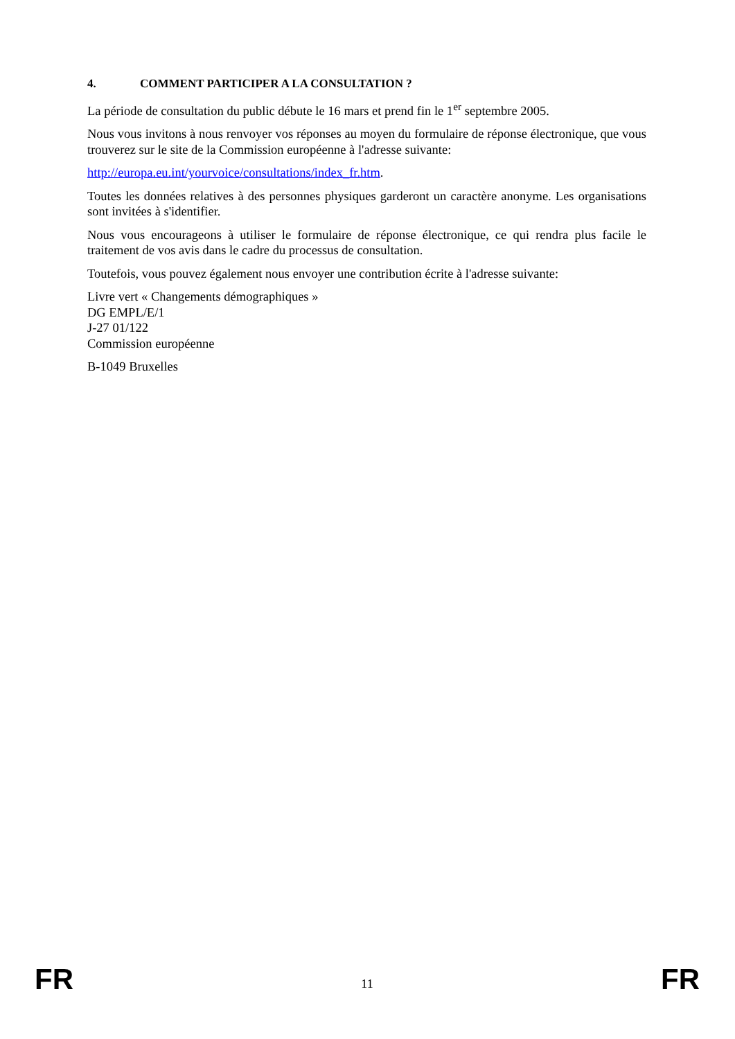4. COMMENT PARTICIPER A LA CONSULTATION ?
La période de consultation du public débute le 16 mars et prend fin le 1<sup>er</sup> septembre 2005.
Nous vous invitons à nous renvoyer vos réponses au moyen du formulaire de réponse électronique, que vous trouverez sur le site de la Commission européenne à l'adresse suivante:
http://europa.eu.int/yourvoice/consultations/index_fr.htm.
Toutes les données relatives à des personnes physiques garderont un caractère anonyme. Les organisations sont invitées à s'identifier.
Nous vous encourageons à utiliser le formulaire de réponse électronique, ce qui rendra plus facile le traitement de vos avis dans le cadre du processus de consultation.
Toutefois, vous pouvez également nous envoyer une contribution écrite à l'adresse suivante:
Livre vert « Changements démographiques »
DG EMPL/E/1
J-27 01/122
Commission européenne
B-1049 Bruxelles
FR 11 FR